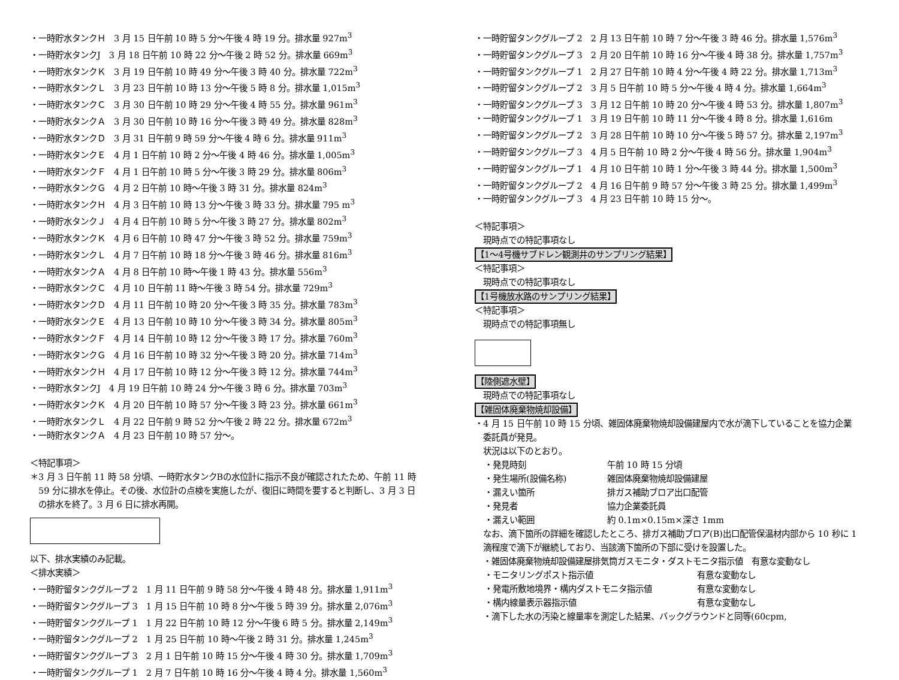・一時貯水タンクＨ　3 月 15 日午前 10 時 5 分～午後 4 時 19 分。排水量 927m<sup>3</sup>
・一時貯水タンクJ　3 月 18 日午前 10 時 22 分～午後 2 時 52 分。排水量 669m<sup>3</sup>
・一時貯水タンクＫ　3 月 19 日午前 10 時 49 分～午後 3 時 40 分。排水量 722m<sup>3</sup>
・一時貯水タンクＬ　3 月 23 日午前 10 時 13 分～午後 5 時 8 分。排水量 1,015m<sup>3</sup>
・一時貯水タンクＣ　3 月 30 日午前 10 時 29 分～午後 4 時 55 分。排水量 961m<sup>3</sup>
・一時貯水タンクＡ　3 月 30 日午前 10 時 16 分～午後 3 時 49 分。排水量 828m<sup>3</sup>
・一時貯水タンクＤ　3 月 31 日午前 9 時 59 分～午後 4 時 6 分。排水量 911m<sup>3</sup>
・一時貯水タンクＥ　4 月 1 日午前 10 時 2 分～午後 4 時 46 分。排水量 1,005m<sup>3</sup>
・一時貯水タンクＦ　4 月 1 日午前 10 時 5 分～午後 3 時 29 分。排水量 806m<sup>3</sup>
・一時貯水タンクＧ　4 月 2 日午前 10 時～午後 3 時 31 分。排水量 824m<sup>3</sup>
・一時貯水タンクＨ　4 月 3 日午前 10 時 13 分～午後 3 時 33 分。排水量 795 m<sup>3</sup>
・一時貯水タンクＪ　4 月 4 日午前 10 時 5 分～午後 3 時 27 分。排水量 802m<sup>3</sup>
・一時貯水タンクＫ　4 月 6 日午前 10 時 47 分～午後 3 時 52 分。排水量 759m<sup>3</sup>
・一時貯水タンクＬ　4 月 7 日午前 10 時 18 分～午後 3 時 46 分。排水量 816m<sup>3</sup>
・一時貯水タンクＡ　4 月 8 日午前 10 時～午後 1 時 43 分。排水量 556m<sup>3</sup>
・一時貯水タンクＣ　4 月 10 日午前 11 時～午後 3 時 54 分。排水量 729m<sup>3</sup>
・一時貯水タンクＤ　4 月 11 日午前 10 時 20 分～午後 3 時 35 分。排水量 783m<sup>3</sup>
・一時貯水タンクＥ　4 月 13 日午前 10 時 10 分～午後 3 時 34 分。排水量 805m<sup>3</sup>
・一時貯水タンクＦ　4 月 14 日午前 10 時 12 分～午後 3 時 17 分。排水量 760m<sup>3</sup>
・一時貯水タンクＧ　4 月 16 日午前 10 時 32 分～午後 3 時 20 分。排水量 714m<sup>3</sup>
・一時貯水タンクＨ　4 月 17 日午前 10 時 12 分～午後 3 時 12 分。排水量 744m<sup>3</sup>
・一時貯水タンクJ　4 月 19 日午前 10 時 24 分～午後 3 時 6 分。排水量 703m<sup>3</sup>
・一時貯水タンクＫ　4 月 20 日午前 10 時 57 分～午後 3 時 23 分。排水量 661m<sup>3</sup>
・一時貯水タンクＬ　4 月 22 日午前 9 時 52 分～午後 2 時 22 分。排水量 672m<sup>3</sup>
・一時貯水タンクＡ　4 月 23 日午前 10 時 57 分～。
＜特記事項＞
＊3 月 3 日午前 11 時 58 分頃、一時貯水タンクBの水位計に指示不良が確認されたため、午前 11 時
　59 分に排水を停止。その後、水位計の点検を実施したが、復旧に時間を要すると判断し、3 月 3 日
　の排水を終了。3 月 6 日に排水再開。
以下、排水実績のみ記載。
＜排水実績＞
・一時貯留タンクグループ 2　1 月 11 日午前 9 時 58 分～午後 4 時 48 分。排水量 1,911m<sup>3</sup>
・一時貯留タンクグループ 3　1 月 15 日午前 10 時 8 分～午後 5 時 39 分。排水量 2,076m<sup>3</sup>
・一時貯留タンクグループ 1　1 月 22 日午前 10 時 12 分～午後 6 時 5 分。排水量 2,149m<sup>3</sup>
・一時貯留タンクグループ 2　1 月 25 日午前 10 時～午後 2 時 31 分。排水量 1,245m<sup>3</sup>
・一時貯留タンクグループ 3　2 月 1 日午前 10 時 15 分～午後 4 時 30 分。排水量 1,709m<sup>3</sup>
・一時貯留タンクグループ 1　2 月 7 日午前 10 時 16 分～午後 4 時 4 分。排水量 1,560m<sup>3</sup>
・一時貯留タンクグループ 2　2 月 13 日午前 10 時 7 分～午後 3 時 46 分。排水量 1,576m<sup>3</sup>
・一時貯留タンクグループ 3　2 月 20 日午前 10 時 16 分～午後 4 時 38 分。排水量 1,757m<sup>3</sup>
・一時貯留タンクグループ 1　2 月 27 日午前 10 時 4 分～午後 4 時 22 分。排水量 1,713m<sup>3</sup>
・一時貯留タンクグループ 2　3 月 5 日午前 10 時 5 分～午後 4 時 4 分。排水量 1,664m<sup>3</sup>
・一時貯留タンクグループ 3　3 月 12 日午前 10 時 20 分～午後 4 時 53 分。排水量 1,807m<sup>3</sup>
・一時貯留タンクグループ 1　3 月 19 日午前 10 時 11 分～午後 4 時 8 分。排水量 1,616m
・一時貯留タンクグループ 2　3 月 28 日午前 10 時 10 分～午後 5 時 57 分。排水量 2,197m<sup>3</sup>
・一時貯留タンクグループ 3　4 月 5 日午前 10 時 2 分～午後 4 時 56 分。排水量 1,904m<sup>3</sup>
・一時貯留タンクグループ 1　4 月 10 日午前 10 時 1 分～午後 3 時 44 分。排水量 1,500m<sup>3</sup>
・一時貯留タンクグループ 2　4 月 16 日午前 9 時 57 分～午後 3 時 25 分。排水量 1,499m<sup>3</sup>
・一時貯留タンクグループ 3　4 月 23 日午前 10 時 15 分～。
＜特記事項＞
現時点での特記事項なし
【1～4号機サブドレン観測井のサンプリング結果】
＜特記事項＞
現時点での特記事項なし
【1号機放水路のサンプリング結果】
＜特記事項＞
現時点での特記事項無し
【陸側遮水壁】
現時点での特記事項なし
【雑固体廃棄物焼却設備】
・4 月 15 日午前 10 時 15 分頃、雑固体廃棄物焼却設備建屋内で水が滴下していることを協力企業
　委託員が発見。
状況は以下のとおり。
・発見時刻 午前 10 時 15 分頃
・発生場所(設備名称) 雑固体廃棄物焼却設備建屋
・漏えい箇所 排ガス補助ブロア出口配管
・発見者 協力企業委託員
・漏えい範囲 約 0.1m×0.15m×深さ 1mm
なお、滴下箇所の詳細を確認したところ、排ガス補助ブロア(B)出口配管保温材内部から 10 秒に 1
滴程度で滴下が継続しており、当該滴下箇所の下部に受けを設置した。
・雑固体廃棄物焼却設備建屋排気筒ガスモニタ・ダストモニタ指示値　有意な変動なし
・モニタリングポスト指示値 有意な変動なし
・発電所敷地境界・構内ダストモニタ指示値 有意な変動なし
・構内線量表示器指示値 有意な変動なし
・滴下した水の汚染と線量率を測定した結果、バックグラウンドと同等(60cpm,